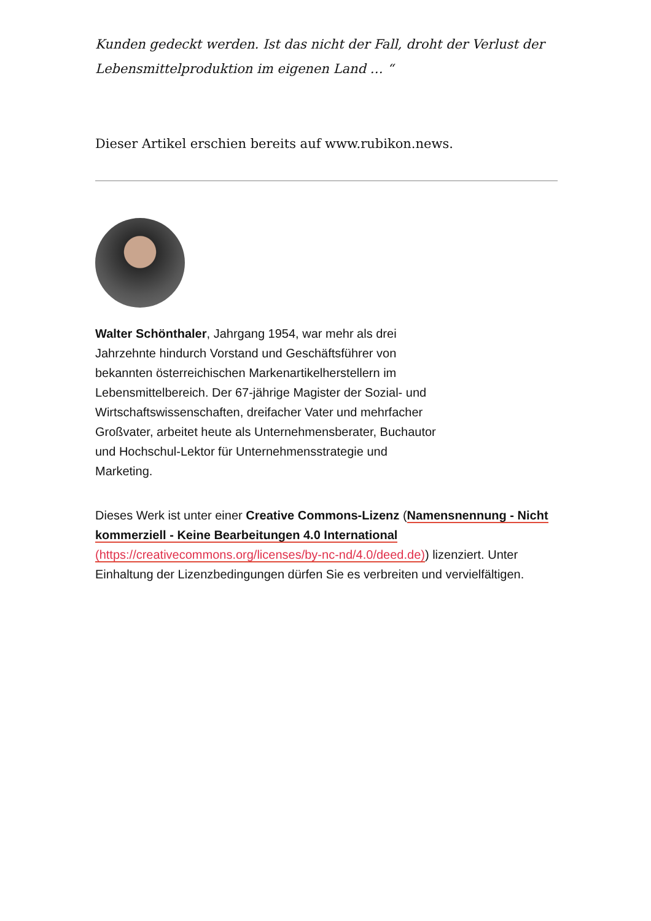Kunden gedeckt werden. Ist das nicht der Fall, droht der Verlust der Lebensmittelproduktion im eigenen Land … “
Dieser Artikel erschien bereits auf www.rubikon.news.
Walter Schönthaler, Jahrgang 1954, war mehr als drei Jahrzehnte hindurch Vorstand und Geschäftsführer von bekannten österreichischen Markenartikelherstellern im Lebensmittelbereich. Der 67-jährige Magister der Sozial- und Wirtschaftswissenschaften, dreifacher Vater und mehrfacher Großvater, arbeitet heute als Unternehmensberater, Buchautor und Hochschul-Lektor für Unternehmensstrategie und Marketing.
Dieses Werk ist unter einer Creative Commons-Lizenz (Namensnennung - Nicht kommerziell - Keine Bearbeitungen 4.0 International (https://creativecommons.org/licenses/by-nc-nd/4.0/deed.de)) lizenziert. Unter Einhaltung der Lizenzbedingungen dürfen Sie es verbreiten und vervielfältigen.